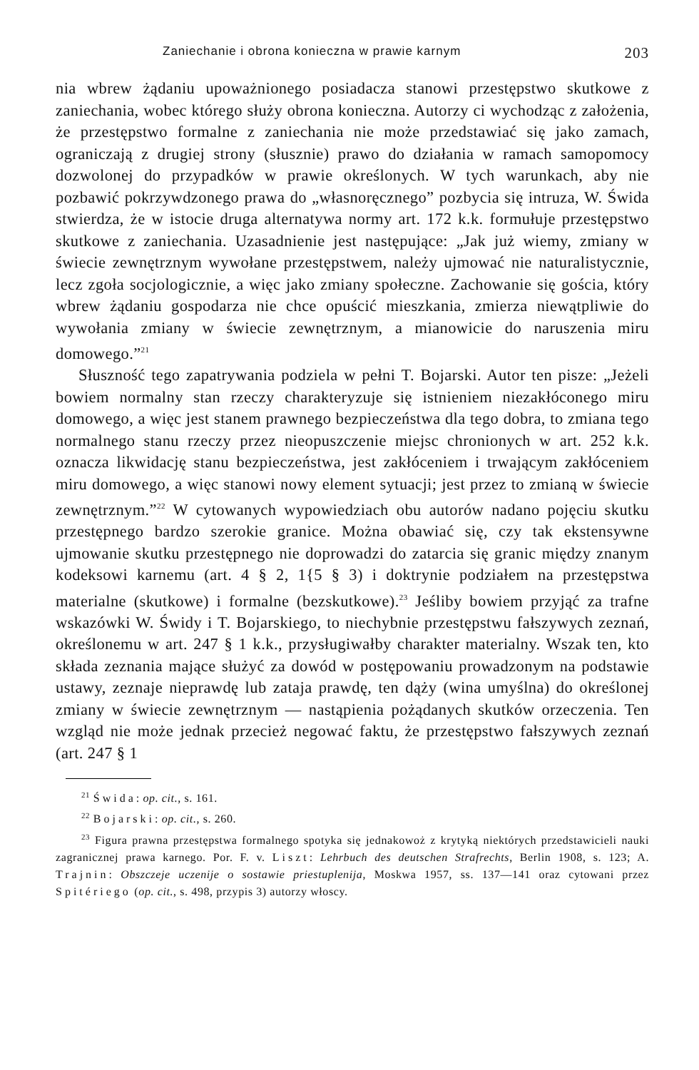Zaniechanie i obrona konieczna w prawie karnym 203
nia wbrew żądaniu upoważnionego posiadacza stanowi przestępstwo skutkowe z zaniechania, wobec którego służy obrona konieczna. Autorzy ci wychodząc z założenia, że przestępstwo formalne z zaniechania nie może przedstawiać się jako zamach, ograniczają z drugiej strony (słusznie) prawo do działania w ramach samopomocy dozwolonej do przypadków w prawie określonych. W tych warunkach, aby nie pozbawić pokrzywdzonego prawa do „własnoręcznego” pozbycia się intruza, W. Świda stwierdza, że w istocie druga alternatywa normy art. 172 k.k. formułuje przestępstwo skutkowe z zaniechania. Uzasadnienie jest następujące: „Jak już wiemy, zmiany w świecie zewnętrznym wywołane przestępstwem, należy ujmować nie naturalistycznie, lecz zgoła socjologicznie, a więc jako zmiany społeczne. Zachowanie się gościa, który wbrew żądaniu gospodarza nie chce opuścić mieszkania, zmierza niewątpliwie do wywołania zmiany w świecie zewnętrznym, a mianowicie do naruszenia miru domowego.”<sup>21</sup>
Słuszność tego zapatrywania podziela w pełni T. Bojarski. Autor ten pisze: „Jeżeli bowiem normalny stan rzeczy charakteryzuje się istnieniem niezakłóconego miru domowego, a więc jest stanem prawnego bezpieczeństwa dla tego dobra, to zmiana tego normalnego stanu rzeczy przez nieopuszczenie miejsc chronionych w art. 252 k.k. oznacza likwidację stanu bezpieczeństwa, jest zakłóceniem i trwającym zakłóceniem miru domowego, a więc stanowi nowy element sytuacji; jest przez to zmianą w świecie zewnętrznym.”<sup>22</sup> W cytowanych wypowiedziach obu autorów nadano pojęciu skutku przestępnego bardzo szerokie granice. Można obawiać się, czy tak ekstensywne ujmowanie skutku przestępnego nie doprowadzi do zatarcia się granic między znanym kodeksowi karnemu (art. 4 § 2, 1{5 § 3) i doktrynie podziałem na przestępstwa materialne (skutkowe) i formalne (bezskutkowe).<sup>23</sup> Jeśliby bowiem przyjąć za trafne wskazówki W. Świdy i T. Bojarskiego, to niechybnie przestępstwu fałszywych zeznań, określonemu w art. 247 § 1 k.k., przysługiwałby charakter materialny. Wszak ten, kto składa zeznania mające służyć za dowód w postępowaniu prowadzonym na podstawie ustawy, zeznaje nieprawdę lub zataja prawdę, ten dąży (wina umyślna) do określonej zmiany w świecie zewnętrznym — nastąpienia pożądanych skutków orzeczenia. Ten wzgląd nie może jednak przecież negować faktu, że przestępstwo fałszywych zeznań (art. 247 § 1
<sup>21</sup> Świda: op. cit., s. 161.
<sup>22</sup> Bojarski: op. cit., s. 260.
<sup>23</sup> Figura prawna przestępstwa formalnego spotyka się jednakowoż z krytyką niektórych przedstawicieli nauki zagranicznej prawa karnego. Por. F. v. Liszt: Lehrbuch des deutschen Strafrechts, Berlin 1908, s. 123; A. Trajnin: Obszczeje uczenije o sostawie priestuplenija, Moskwa 1957, ss. 137—141 oraz cytowani przez Spitériego (op. cit., s. 498, przypis 3) autorzy włoscy.